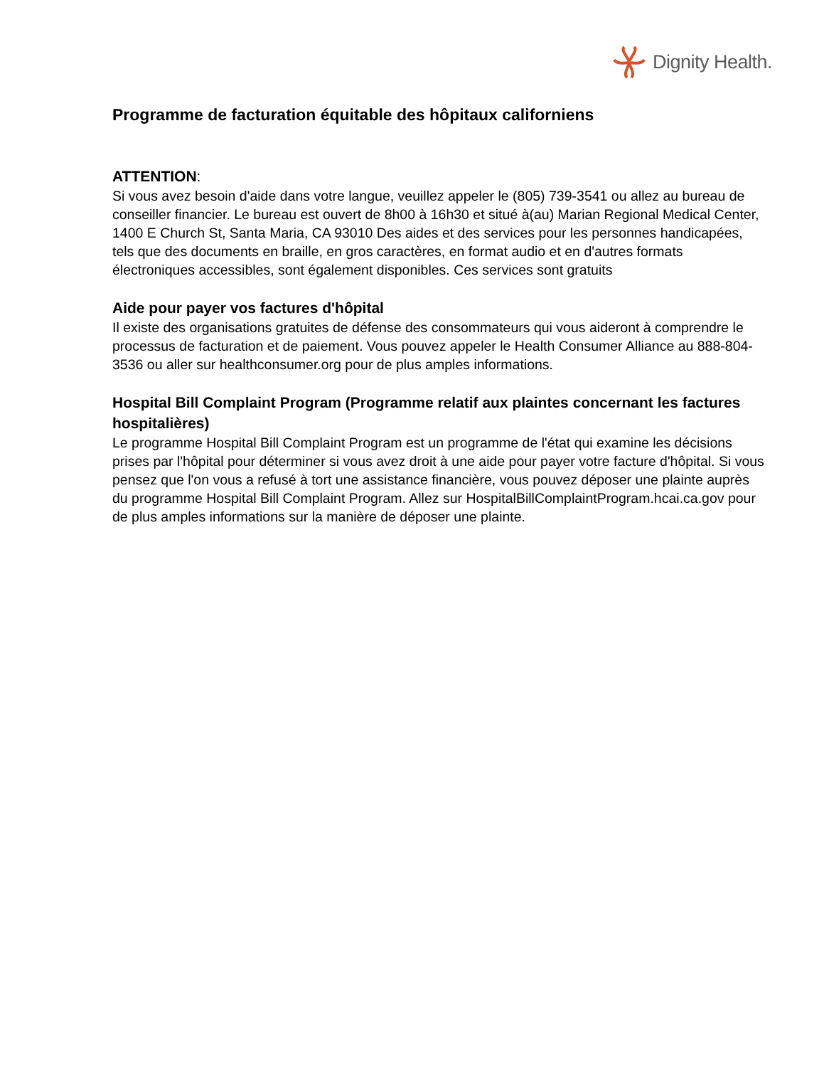Dignity Health.
Programme de facturation équitable des hôpitaux californiens
ATTENTION:
Si vous avez besoin d'aide dans votre langue, veuillez appeler le (805) 739-3541 ou allez au bureau de conseiller financier. Le bureau est ouvert de 8h00 à 16h30 et situé à(au) Marian Regional Medical Center, 1400 E Church St, Santa Maria, CA 93010 Des aides et des services pour les personnes handicapées, tels que des documents en braille, en gros caractères, en format audio et en d'autres formats électroniques accessibles, sont également disponibles. Ces services sont gratuits
Aide pour payer vos factures d'hôpital
Il existe des organisations gratuites de défense des consommateurs qui vous aideront à comprendre le processus de facturation et de paiement. Vous pouvez appeler le Health Consumer Alliance au 888-804-3536 ou aller sur healthconsumer.org pour de plus amples informations.
Hospital Bill Complaint Program (Programme relatif aux plaintes concernant les factures hospitalières)
Le programme Hospital Bill Complaint Program est un programme de l'état qui examine les décisions prises par l'hôpital pour déterminer si vous avez droit à une aide pour payer votre facture d'hôpital. Si vous pensez que l'on vous a refusé à tort une assistance financière, vous pouvez déposer une plainte auprès du programme Hospital Bill Complaint Program. Allez sur HospitalBillComplaintProgram.hcai.ca.gov pour de plus amples informations sur la manière de déposer une plainte.